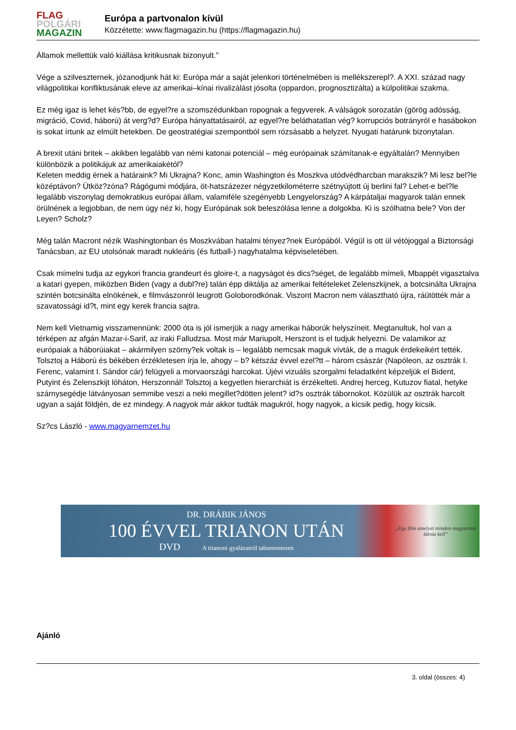FLAG
POLGÁRI
MAGAZIN
Európa a partvonalon kívül
Közzétette: www.flagmagazin.hu (https://flagmagazin.hu)
Államok mellettük való kiállása kritikusnak bizonyult.”
Vége a szilveszternek, józanodjunk hát ki: Európa már a saját jelenkori történelmében is mellékszerepl?. A XXI. század nagy világpolitikai konfliktusának eleve az amerikai–kínai rivalizálást jósolta (oppardon, prognosztizálta) a külpolitikai szakma.
Ez még igaz is lehet kés?bb, de egyel?re a szomszédunkban ropognak a fegyverek. A válságok sorozatán (görög adósság, migráció, Covid, háború) át verg?d? Európa hányattatásairól, az egyel?re beláthatatlan vég? korrupciós botrányról e hasábokon is sokat írtunk az elmúlt hetekben. De geostratégiai szempontból sem rózsásabb a helyzet. Nyugati határunk bizonytalan.
A brexit utáni britek – akikben legalább van némi katonai potenciál – még európainak számítanak-e egyáltalán? Mennyiben különbözik a politikájuk az amerikaiakétól?
Keleten meddig érnek a határaink? Mi Ukrajna? Konc, amin Washington és Moszkva utódvédharcban marakszik? Mi lesz bel?le középtávon? Ütköz?zóna? Rágógumi módjára, öt-hatszázezer négyzetkilométerre szétnyújtott új berlini fal? Lehet-e bel?le legalább viszonylag demokratikus európai állam, valamiféle szegényebb Lengyelország? A kárpátaljai magyarok talán ennek örülnének a legjobban, de nem úgy néz ki, hogy Európának sok beleszólása lenne a dolgokba. Ki is szólhatna bele? Von der Leyen? Scholz?
Még talán Macront nézik Washingtonban és Moszkvában hatalmi tényez?nek Európából. Végül is ott ül vétójoggal a Biztonsági Tanácsban, az EU utolsónak maradt nukleáris (és futball-) nagyhatalma képviseletében.
Csak mímelni tudja az egykori francia grandeurt és gloire-t, a nagyságot és dics?séget, de legalább mímeli, Mbappét vigasztalva a katari gyepen, miközben Biden (vagy a dubl?re) talán épp diktálja az amerikai feltételeket Zelenszkijnek, a botcsinálta Ukrajna szintén botcsinálta elnökének, e filmvászonról leugrott Goloborodkónak. Viszont Macron nem választható újra, ráütötték már a szavatossági id?t, mint egy kerek francia sajtra.
Nem kell Vietnamig visszamennünk: 2000 óta is jól ismerjük a nagy amerikai háborúk helyszíneit. Megtanultuk, hol van a térképen az afgán Mazar-i-Sarif, az iraki Falludzsa. Most már Mariupolt, Herszont is el tudjuk helyezni. De valamikor az európaiak a háborúiakat – akármilyen szörny?ek voltak is – legalább nemcsak maguk vívták, de a maguk érdekeikért tették. Tolsztoj a Háború és békében érzékletesen írja le, ahogy – b? kétszáz évvel ezel?tt – három császár (Napóleon, az osztrák I. Ferenc, valamint I. Sándor cár) felügyeli a morvaországi harcokat. Újévi vizuális szorgalmi feladatként képzeljük el Bident, Putyint és Zelenszkijt lóháton, Herszonnál! Tolsztoj a kegyetlen hierarchiát is érzékelteti. Andrej herceg, Kutuzov fiatal, hetyke szárnysegédje látványosan semmibe veszi a neki megillet?dötten jelent? id?s osztrák tábornokot. Közülük az osztrák harcolt ugyan a saját földjén, de ez mindegy. A nagyok már akkor tudták magukról, hogy nagyok, a kicsik pedig, hogy kicsik.
Sz?cs László - www.magyarnemzet.hu
DR. DRÁBIK JÁNOS
100 ÉVVEL TRIANON UTÁN
DVD A trianoni gyalázatról tabumentesen
„Egy film amelyet minden magyarnak látnia kell”
Ajánló
3. oldal (összes: 4)